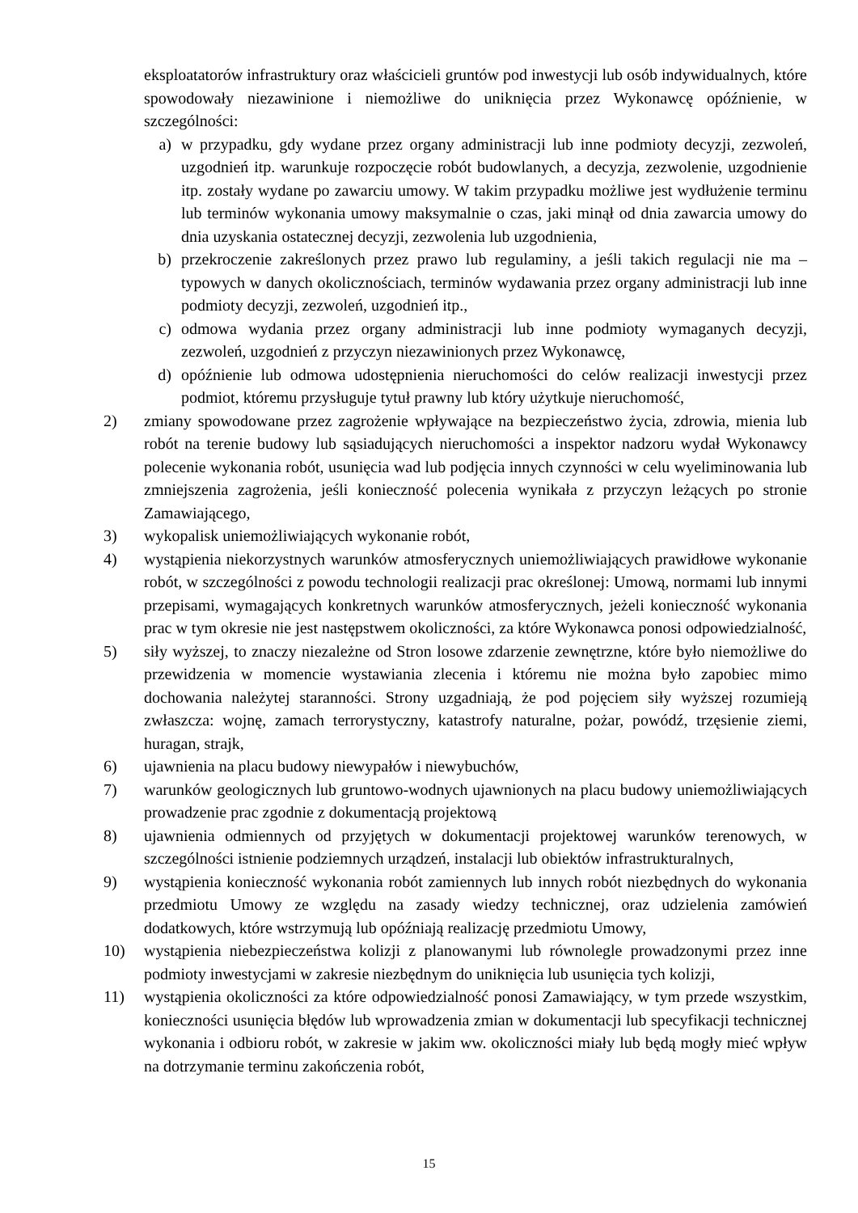eksploatatorów infrastruktury oraz właścicieli gruntów pod inwestycji lub osób indywidualnych, które spowodowały niezawinione i niemożliwe do uniknięcia przez Wykonawcę opóźnienie, w szczególności:
a) w przypadku, gdy wydane przez organy administracji lub inne podmioty decyzji, zezwoleń, uzgodnień itp. warunkuje rozpoczęcie robót budowlanych, a decyzja, zezwolenie, uzgodnienie itp. zostały wydane po zawarciu umowy. W takim przypadku możliwe jest wydłużenie terminu lub terminów wykonania umowy maksymalnie o czas, jaki minął od dnia zawarcia umowy do dnia uzyskania ostatecznej decyzji, zezwolenia lub uzgodnienia,
b) przekroczenie zakreślonych przez prawo lub regulaminy, a jeśli takich regulacji nie ma – typowych w danych okolicznościach, terminów wydawania przez organy administracji lub inne podmioty decyzji, zezwoleń, uzgodnień itp.,
c) odmowa wydania przez organy administracji lub inne podmioty wymaganych decyzji, zezwoleń, uzgodnień z przyczyn niezawinionych przez Wykonawcę,
d) opóźnienie lub odmowa udostępnienia nieruchomości do celów realizacji inwestycji przez podmiot, któremu przysługuje tytuł prawny lub który użytkuje nieruchomość,
2) zmiany spowodowane przez zagrożenie wpływające na bezpieczeństwo życia, zdrowia, mienia lub robót na terenie budowy lub sąsiadujących nieruchomości a inspektor nadzoru wydał Wykonawcy polecenie wykonania robót, usunięcia wad lub podjęcia innych czynności w celu wyeliminowania lub zmniejszenia zagrożenia, jeśli konieczność polecenia wynikała z przyczyn leżących po stronie Zamawiającego,
3) wykopalisk uniemożliwiających wykonanie robót,
4) wystąpienia niekorzystnych warunków atmosferycznych uniemożliwiających prawidłowe wykonanie robót, w szczególności z powodu technologii realizacji prac określonej: Umową, normami lub innymi przepisami, wymagających konkretnych warunków atmosferycznych, jeżeli konieczność wykonania prac w tym okresie nie jest następstwem okoliczności, za które Wykonawca ponosi odpowiedzialność,
5) siły wyższej, to znaczy niezależne od Stron losowe zdarzenie zewnętrzne, które było niemożliwe do przewidzenia w momencie wystawiania zlecenia i któremu nie można było zapobiec mimo dochowania należytej staranności. Strony uzgadniają, że pod pojęciem siły wyższej rozumieją zwłaszcza: wojnę, zamach terrorystyczny, katastrofy naturalne, pożar, powódź, trzęsienie ziemi, huragan, strajk,
6) ujawnienia na placu budowy niewypałów i niewybuchów,
7) warunków geologicznych lub gruntowo-wodnych ujawnionych na placu budowy uniemożliwiających prowadzenie prac zgodnie z dokumentacją projektową
8) ujawnienia odmiennych od przyjętych w dokumentacji projektowej warunków terenowych, w szczególności istnienie podziemnych urządzeń, instalacji lub obiektów infrastrukturalnych,
9) wystąpienia konieczność wykonania robót zamiennych lub innych robót niezbędnych do wykonania przedmiotu Umowy ze względu na zasady wiedzy technicznej, oraz udzielenia zamówień dodatkowych, które wstrzymują lub opóźniają realizację przedmiotu Umowy,
10) wystąpienia niebezpieczeństwa kolizji z planowanymi lub równolegle prowadzonymi przez inne podmioty inwestycjami w zakresie niezbędnym do uniknięcia lub usunięcia tych kolizji,
11) wystąpienia okoliczności za które odpowiedzialność ponosi Zamawiający, w tym przede wszystkim, konieczności usunięcia błędów lub wprowadzenia zmian w dokumentacji lub specyfikacji technicznej wykonania i odbioru robót, w zakresie w jakim ww. okoliczności miały lub będą mogły mieć wpływ na dotrzymanie terminu zakończenia robót,
15